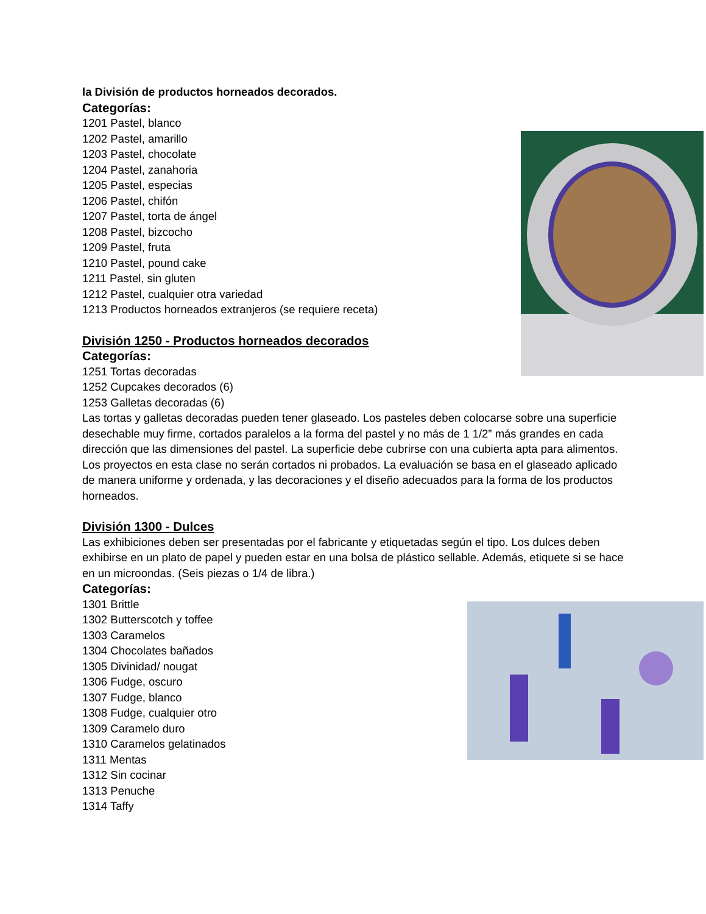la División de productos horneados decorados.
Categorías:
1201 Pastel, blanco
1202 Pastel, amarillo
1203 Pastel, chocolate
1204 Pastel, zanahoria
1205 Pastel, especias
1206 Pastel, chifón
1207 Pastel, torta de ángel
1208 Pastel, bizcocho
1209 Pastel, fruta
1210 Pastel, pound cake
1211 Pastel, sin gluten
1212 Pastel, cualquier otra variedad
1213 Productos horneados extranjeros (se requiere receta)
División 1250 - Productos horneados decorados
Categorías:
1251 Tortas decoradas
1252 Cupcakes decorados (6)
1253 Galletas decoradas (6)
Las tortas y galletas decoradas pueden tener glaseado. Los pasteles deben colocarse sobre una superficie desechable muy firme, cortados paralelos a la forma del pastel y no más de 1 1/2” más grandes en cada dirección que las dimensiones del pastel. La superficie debe cubrirse con una cubierta apta para alimentos. Los proyectos en esta clase no serán cortados ni probados. La evaluación se basa en el glaseado aplicado de manera uniforme y ordenada, y las decoraciones y el diseño adecuados para la forma de los productos horneados.
División 1300 - Dulces
Las exhibiciones deben ser presentadas por el fabricante y etiquetadas según el tipo. Los dulces deben exhibirse en un plato de papel y pueden estar en una bolsa de plástico sellable. Además, etiquete si se hace en un microondas. (Seis piezas o 1/4 de libra.)
Categorías:
1301 Brittle
1302 Butterscotch y toffee
1303 Caramelos
1304 Chocolates bañados
1305 Divinidad/ nougat
1306 Fudge, oscuro
1307 Fudge, blanco
1308 Fudge, cualquier otro
1309 Caramelo duro
1310 Caramelos gelatinados
1311 Mentas
1312 Sin cocinar
1313 Penuche
1314 Taffy